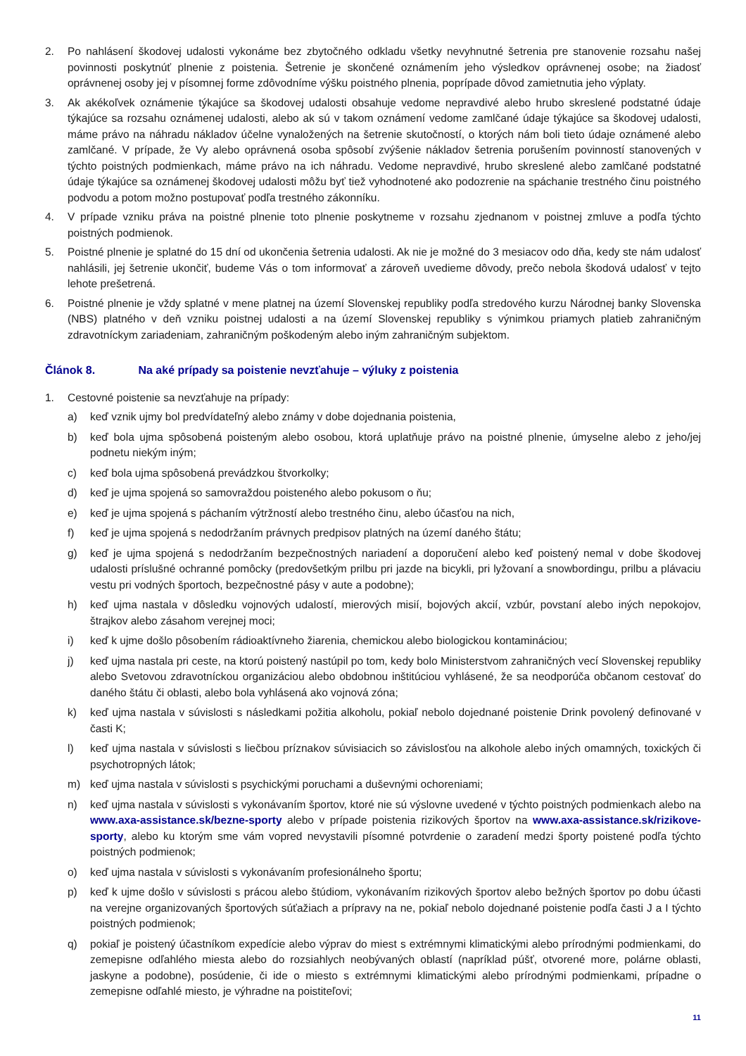2. Po nahlásení škodovej udalosti vykonáme bez zbytočného odkladu všetky nevyhnutné šetrenia pre stanovenie rozsahu našej povinnosti poskytnúť plnenie z poistenia. Šetrenie je skončené oznámením jeho výsledkov oprávnenej osobe; na žiadosť oprávnenej osoby jej v písomnej forme zdôvodníme výšku poistného plnenia, poprípade dôvod zamietnutia jeho výplaty.
3. Ak akékoľvek oznámenie týkajúce sa škodovej udalosti obsahuje vedome nepravdivé alebo hrubo skreslené podstatné údaje týkajúce sa rozsahu oznámenej udalosti, alebo ak sú v takom oznámení vedome zamlčané údaje týkajúce sa škodovej udalosti, máme právo na náhradu nákladov účelne vynaložených na šetrenie skutočností, o ktorých nám boli tieto údaje oznámené alebo zamlčané. V prípade, že Vy alebo oprávnená osoba spôsobí zvýšenie nákladov šetrenia porušením povinností stanovených v týchto poistných podmienkach, máme právo na ich náhradu. Vedome nepravdivé, hrubo skreslené alebo zamlčané podstatné údaje týkajúce sa oznámenej škodovej udalosti môžu byť tiež vyhodnotené ako podozrenie na spáchanie trestného činu poistného podvodu a potom možno postupovať podľa trestného zákonníku.
4. V prípade vzniku práva na poistné plnenie toto plnenie poskytneme v rozsahu zjednanom v poistnej zmluve a podľa týchto poistných podmienok.
5. Poistné plnenie je splatné do 15 dní od ukončenia šetrenia udalosti. Ak nie je možné do 3 mesiacov odo dňa, kedy ste nám udalosť nahlásili, jej šetrenie ukončiť, budeme Vás o tom informovať a zároveň uvedieme dôvody, prečo nebola škodová udalosť v tejto lehote prešetrená.
6. Poistné plnenie je vždy splatné v mene platnej na území Slovenskej republiky podľa stredového kurzu Národnej banky Slovenska (NBS) platného v deň vzniku poistnej udalosti a na území Slovenskej republiky s výnimkou priamych platieb zahraničným zdravotníckym zariadeniam, zahraničným poškodeným alebo iným zahraničným subjektom.
Článok 8. Na aké prípady sa poistenie nevzťahuje – výluky z poistenia
1. Cestovné poistenie sa nevzťahuje na prípady:
a) keď vznik ujmy bol predvídateľný alebo známy v dobe dojednania poistenia,
b) keď bola ujma spôsobená poisteným alebo osobou, ktorá uplatňuje právo na poistné plnenie, úmyselne alebo z jeho/jej podnetu niekým iným;
c) keď bola ujma spôsobená prevádzkou štvorkolky;
d) keď je ujma spojená so samovraždou poisteného alebo pokusom o ňu;
e) keď je ujma spojená s páchaním výtržností alebo trestného činu, alebo účasťou na nich,
f) keď je ujma spojená s nedodržaním právnych predpisov platných na území daného štátu;
g) keď je ujma spojená s nedodržaním bezpečnostných nariadení a doporučení alebo keď poistený nemal v dobe škodovej udalosti príslušné ochranné pomôcky (predovšetkým prilbu pri jazde na bicykli, pri lyžovaní a snowbordingu, prilbu a plávaciu vestu pri vodných športoch, bezpečnostné pásy v aute a podobne);
h) keď ujma nastala v dôsledku vojnových udalostí, mierových misií, bojových akcií, vzbúr, povstaní alebo iných nepokojov, štrajkov alebo zásahom verejnej moci;
i) keď k ujme došlo pôsobením rádioaktívneho žiarenia, chemickou alebo biologickou kontamináciou;
j) keď ujma nastala pri ceste, na ktorú poistený nastúpil po tom, kedy bolo Ministerstvom zahraničných vecí Slovenskej republiky alebo Svetovou zdravotníckou organizáciou alebo obdobnou inštitúciou vyhlásené, že sa neodporúča občanom cestovať do daného štátu či oblasti, alebo bola vyhlásená ako vojnová zóna;
k) keď ujma nastala v súvislosti s následkami požitia alkoholu, pokiaľ nebolo dojednané poistenie Drink povolený definované v časti K;
l) keď ujma nastala v súvislosti s liečbou príznakov súvisiacich so závislosťou na alkohole alebo iných omamných, toxických či psychotropných látok;
m) keď ujma nastala v súvislosti s psychickými poruchami a duševnými ochoreniami;
n) keď ujma nastala v súvislosti s vykonávaním športov, ktoré nie sú výslovne uvedené v týchto poistných podmienkach alebo na www.axa-assistance.sk/bezne-sporty alebo v prípade poistenia rizikových športov na www.axa-assistance.sk/rizikove-sporty, alebo ku ktorým sme vám vopred nevystavili písomné potvrdenie o zaradení medzi športy poistené podľa týchto poistných podmienok;
o) keď ujma nastala v súvislosti s vykonávaním profesionálneho športu;
p) keď k ujme došlo v súvislosti s prácou alebo štúdiom, vykonávaním rizikových športov alebo bežných športov po dobu účasti na verejne organizovaných športových súťažiach a prípravy na ne, pokiaľ nebolo dojednané poistenie podľa časti J a I týchto poistných podmienok;
q) pokiaľ je poistený účastníkom expedície alebo výprav do miest s extrémnymi klimatickými alebo prírodnými podmienkami, do zemepisne odľahlého miesta alebo do rozsiahlych neobývaných oblastí (napríklad púšť, otvorené more, polárne oblasti, jaskyne a podobne), posúdenie, či ide o miesto s extrémnymi klimatickými alebo prírodnými podmienkami, prípadne o zemepisne odľahlé miesto, je výhradne na poistiteľovi;
11